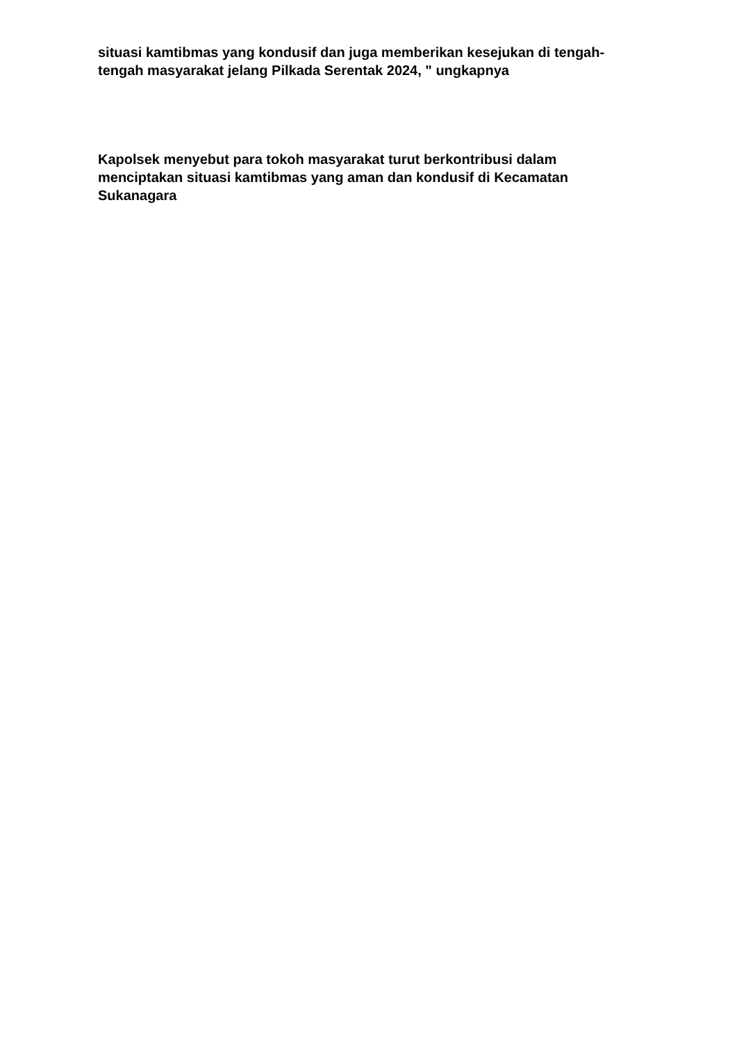situasi kamtibmas yang kondusif dan juga memberikan kesejukan di tengah-tengah masyarakat jelang Pilkada Serentak 2024, " ungkapnya
Kapolsek menyebut para tokoh masyarakat turut berkontribusi dalam menciptakan situasi kamtibmas yang aman dan kondusif di Kecamatan Sukanagara